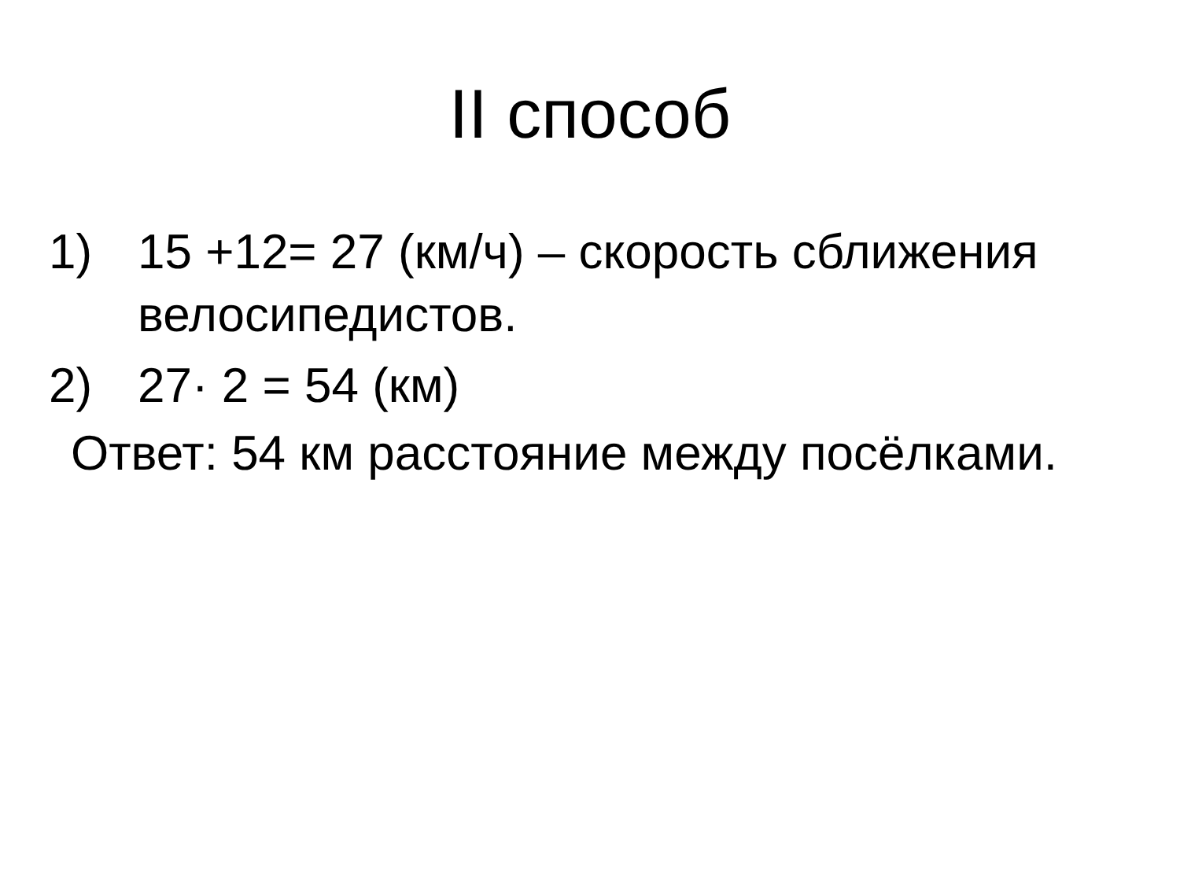II способ
1) 15 +12= 27 (км/ч) – скорость сближения велосипедистов.
2) 27· 2 = 54 (км)
Ответ: 54 км расстояние между посёлками.